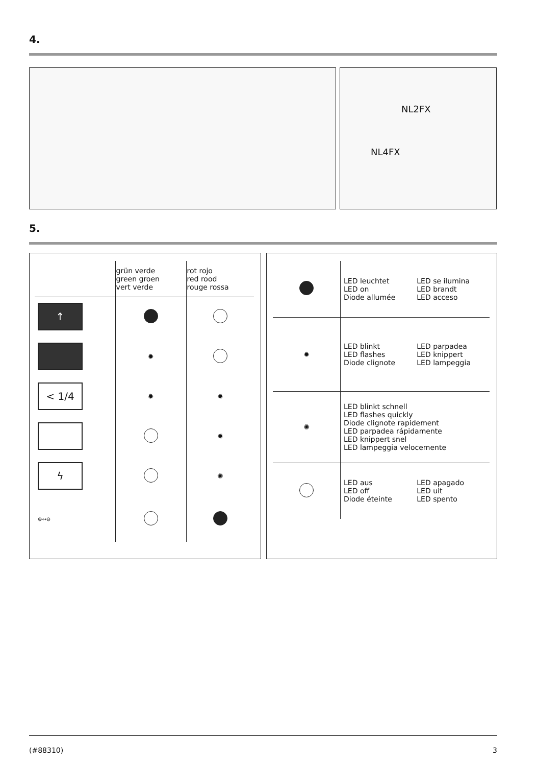4.
NL2FX
NL4FX
5.
| | grün verde green groen vert verde | rot rojo red rood rouge rossa |
| --- | --- | --- |
| ↑ | | |
| | ✹ | |
| < 1/4 | ✹ | ✹ |
| | | ✹ |
| ϟ | | ✺ |
| ⊕↔⊖ | | |
| | LED leuchtet LED on Diode allumée | LED se ilumina LED brandt LED acceso |
| ✹ | LED blinkt LED flashes Diode clignote | LED parpadea LED knippert LED lampeggia |
| ✺ | LED blinkt schnell LED flashes quickly Diode clignote rapidement LED parpadea rápidamente LED knippert snel LED lampeggia velocemente | |
| | LED aus LED off Diode éteinte | LED apagado LED uit LED spento |
(#88310) 3